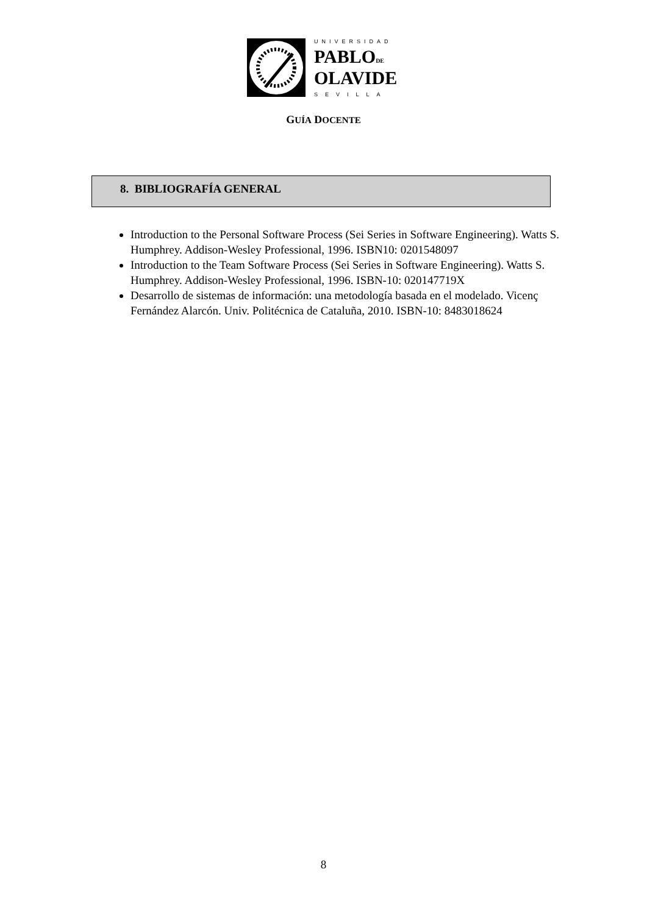UNIVERSIDAD
PABLODE
OLAVIDE
SEVILLA
GUÍA DOCENTE
8. BIBLIOGRAFÍA GENERAL
Introduction to the Personal Software Process (Sei Series in Software Engineering). Watts S. Humphrey. Addison-Wesley Professional, 1996. ISBN10: 0201548097
Introduction to the Team Software Process (Sei Series in Software Engineering). Watts S. Humphrey. Addison-Wesley Professional, 1996. ISBN-10: 020147719X
Desarrollo de sistemas de información: una metodología basada en el modelado. Vicenç Fernández Alarcón. Univ. Politécnica de Cataluña, 2010. ISBN-10: 8483018624
8